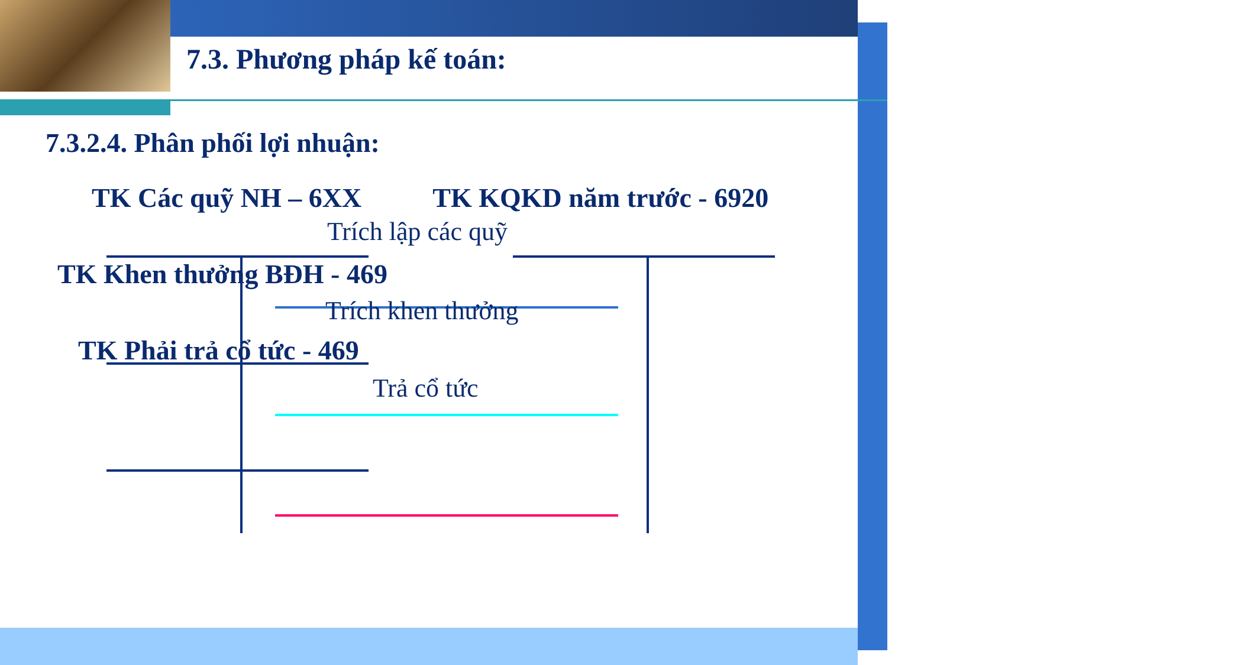7.3. Phương pháp kế toán:
7.3.2.4. Phân phối lợi nhuận:
TK Các quỹ NH – 6XX TK KQKD năm trước - 6920
Trích lập các quỹ
TK Khen thưởng BĐH - 469
Trích khen thưởng
TK Phải trả cổ tức - 469
Trả cổ tức